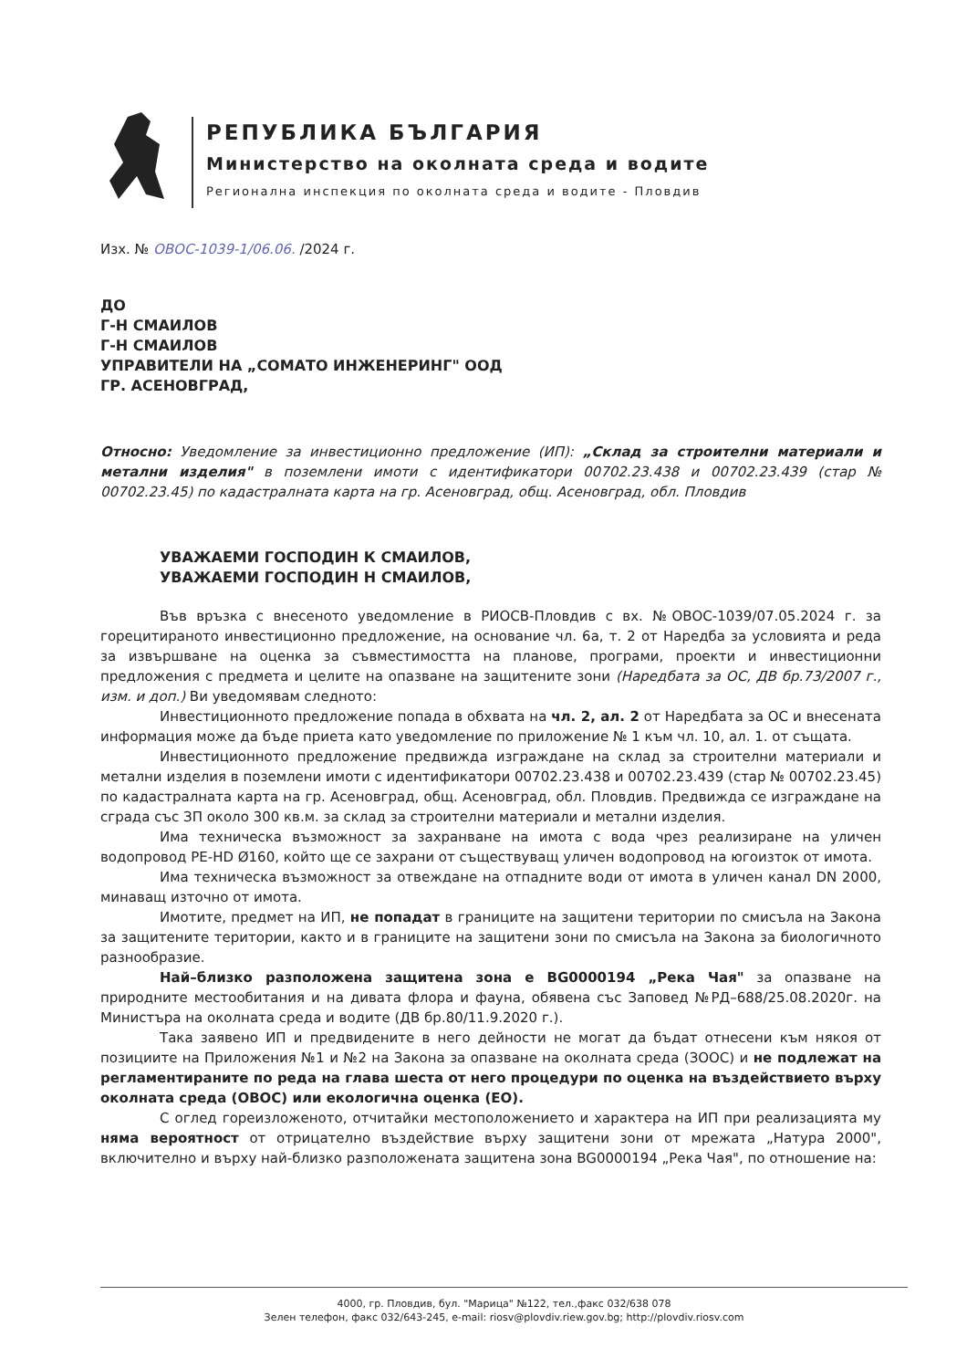РЕПУБЛИКА БЪЛГАРИЯ
Министерство на околната среда и водите
Регионална инспекция по околната среда и водите - Пловдив
Изх. № ОВОС-1039-1/06.06. /2024 г.
ДО
Г-Н СМАИЛОВ
Г-Н СМАИЛОВ
УПРАВИТЕЛИ НА „СОМАТО ИНЖЕНЕРИНГ" ООД
ГР. АСЕНОВГРАД,
Относно: Уведомление за инвестиционно предложение (ИП): „Склад за строителни материали и метални изделия" в поземлени имоти с идентификатори 00702.23.438 и 00702.23.439 (стар № 00702.23.45) по кадастралната карта на гр. Асеновград, общ. Асеновград, обл. Пловдив
УВАЖАЕМИ ГОСПОДИН К СМАИЛОВ,
УВАЖАЕМИ ГОСПОДИН Н СМАИЛОВ,
Във връзка с внесеното уведомление в РИОСВ-Пловдив с вх. №ОВОС-1039/07.05.2024 г. за горецитираното инвестиционно предложение, на основание чл. 6а, т. 2 от Наредба за условията и реда за извършване на оценка за съвместимостта на планове, програми, проекти и инвестиционни предложения с предмета и целите на опазване на защитените зони (Наредбата за ОС, ДВ бр.73/2007 г., изм. и доп.) Ви уведомявам следното:
Инвестиционното предложение попада в обхвата на чл. 2, ал. 2 от Наредбата за ОС и внесената информация може да бъде приета като уведомление по приложение № 1 към чл. 10, ал. 1. от същата.
Инвестиционното предложение предвижда изграждане на склад за строителни материали и метални изделия в поземлени имоти с идентификатори 00702.23.438 и 00702.23.439 (стар № 00702.23.45) по кадастралната карта на гр. Асеновград, общ. Асеновград, обл. Пловдив. Предвижда се изграждане на сграда със ЗП около 300 кв.м. за склад за строителни материали и метални изделия.
Има техническа възможност за захранване на имота с вода чрез реализиране на уличен водопровод PE-HD Ø160, който ще се захрани от съществуващ уличен водопровод на югоизток от имота.
Има техническа възможност за отвеждане на отпадните води от имота в уличен канал DN 2000, минаващ източно от имота.
Имотите, предмет на ИП, не попадат в границите на защитени територии по смисъла на Закона за защитените територии, както и в границите на защитени зони по смисъла на Закона за биологичното разнообразие.
Най–близко разположена защитена зона е BG0000194 „Река Чая" за опазване на природните местообитания и на дивата флора и фауна, обявена със Заповед №РД–688/25.08.2020г. на Министъра на околната среда и водите (ДВ бр.80/11.9.2020 г.).
Така заявено ИП и предвидените в него дейности не могат да бъдат отнесени към някоя от позициите на Приложения №1 и №2 на Закона за опазване на околната среда (ЗООС) и не подлежат на регламентираните по реда на глава шеста от него процедури по оценка на въздействието върху околната среда (ОВОС) или екологична оценка (ЕО).
С оглед гореизложеното, отчитайки местоположението и характера на ИП при реализацията му няма вероятност от отрицателно въздействие върху защитени зони от мрежата „Натура 2000", включително и върху най-близко разположената защитена зона BG0000194 „Река Чая", по отношение на:
4000, гр. Пловдив, бул. "Марица" №122, тел.,факс 032/638 078
Зелен телефон, факс 032/643-245, e-mail: riosv@plovdiv.riew.gov.bg; http://plovdiv.riosv.com